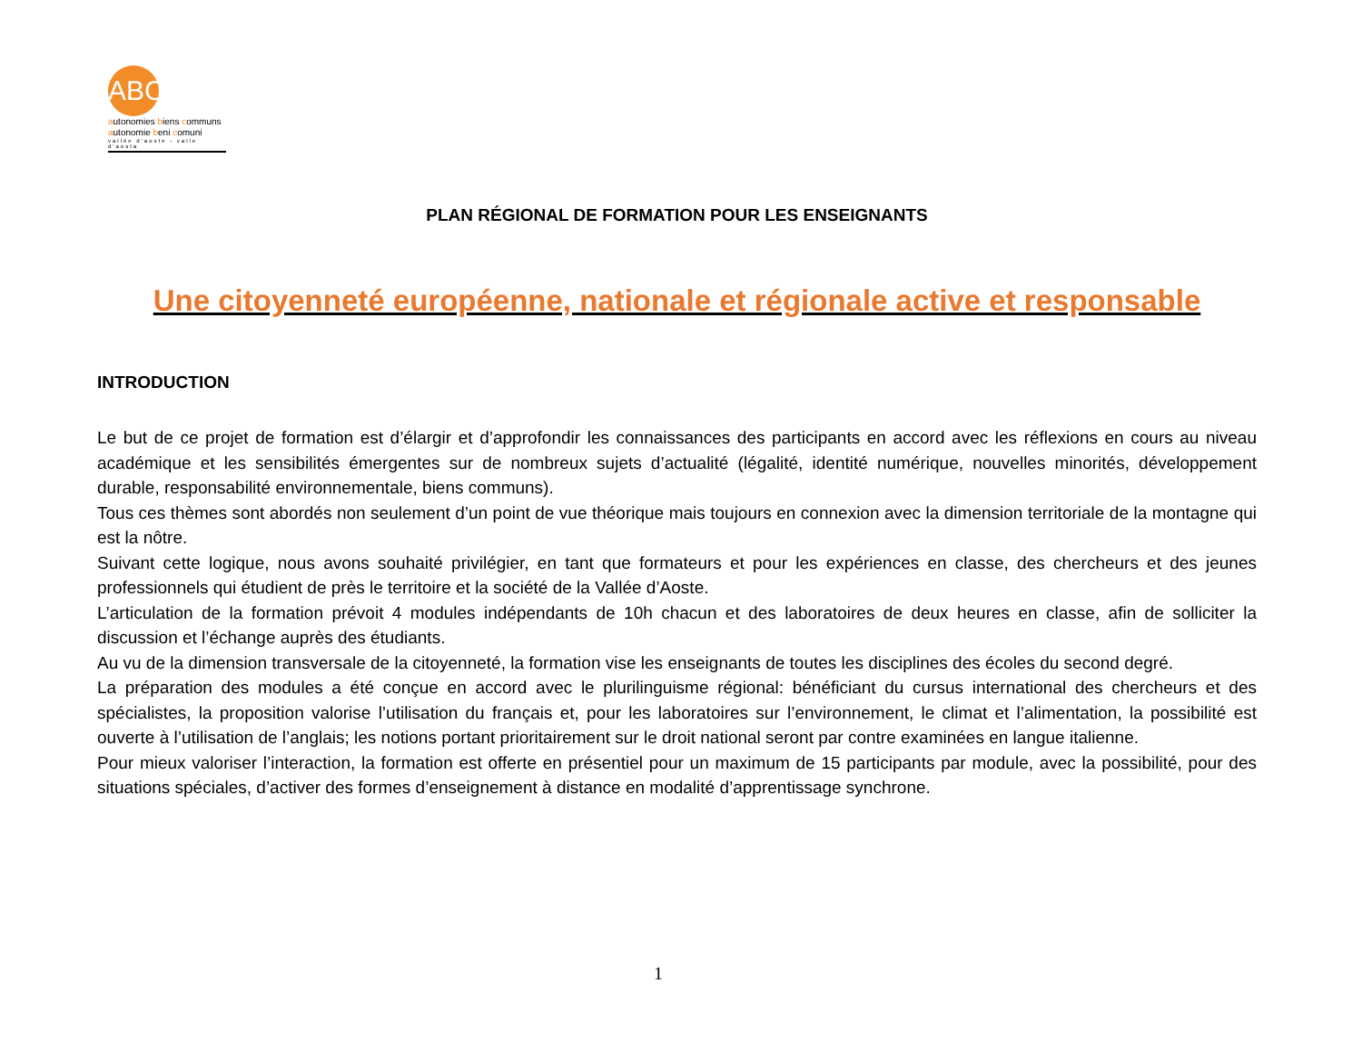ABC
autonomies biens communs
autonomie beni comuni
vallée d'aoste - valle d'aosta
PLAN RÉGIONAL DE FORMATION POUR LES ENSEIGNANTS
Une citoyenneté européenne, nationale et régionale active et responsable
INTRODUCTION
Le but de ce projet de formation est d’élargir et d’approfondir les connaissances des participants en accord avec les réflexions en cours au niveau académique et les sensibilités émergentes sur de nombreux sujets d’actualité (légalité, identité numérique, nouvelles minorités, développement durable, responsabilité environnementale, biens communs).
Tous ces thèmes sont abordés non seulement d’un point de vue théorique mais toujours en connexion avec la dimension territoriale de la montagne qui est la nôtre.
Suivant cette logique, nous avons souhaité privilégier, en tant que formateurs et pour les expériences en classe, des chercheurs et des jeunes professionnels qui étudient de près le territoire et la société de la Vallée d’Aoste.
L’articulation de la formation prévoit 4 modules indépendants de 10h chacun et des laboratoires de deux heures en classe, afin de solliciter la discussion et l’échange auprès des étudiants.
Au vu de la dimension transversale de la citoyenneté, la formation vise les enseignants de toutes les disciplines des écoles du second degré.
La préparation des modules a été conçue en accord avec le plurilinguisme régional: bénéficiant du cursus international des chercheurs et des spécialistes, la proposition valorise l’utilisation du français et, pour les laboratoires sur l’environnement, le climat et l’alimentation, la possibilité est ouverte à l’utilisation de l’anglais; les notions portant prioritairement sur le droit national seront par contre examinées en langue italienne.
Pour mieux valoriser l’interaction, la formation est offerte en présentiel pour un maximum de 15 participants par module, avec la possibilité, pour des situations spéciales, d’activer des formes d’enseignement à distance en modalité d’apprentissage synchrone.
1